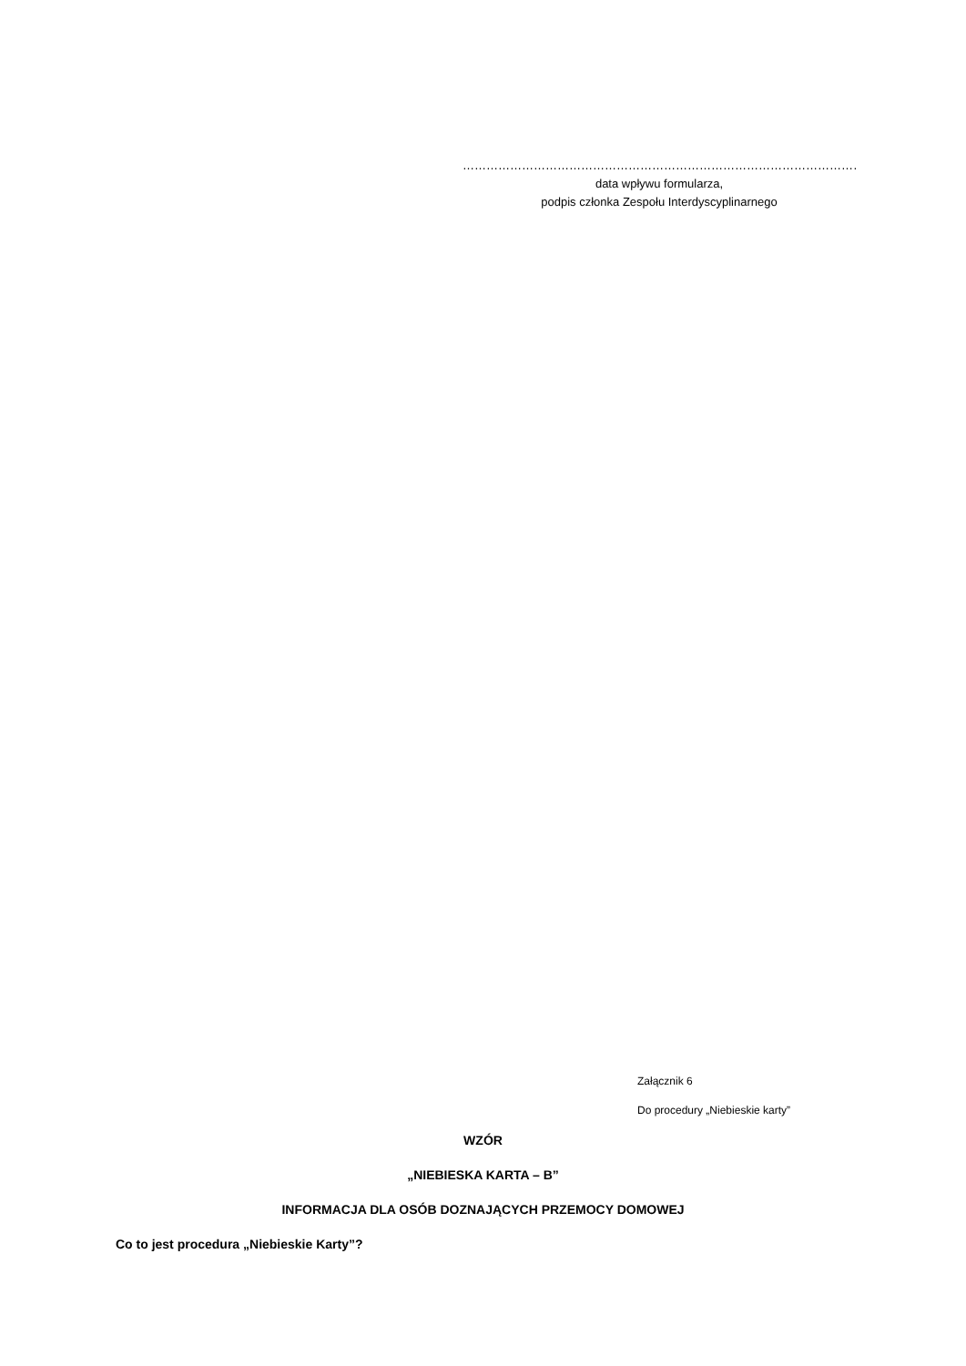…………………………………………………………………………………………
data wpływu formularza,
podpis członka Zespołu Interdyscyplinarnego
Załącznik 6
Do procedury „Niebieskie karty”
WZÓR
„NIEBIESKA KARTA – B”
INFORMACJA DLA OSÓB DOZNAJĄCYCH PRZEMOCY DOMOWEJ
Co to jest procedura „Niebieskie Karty”?